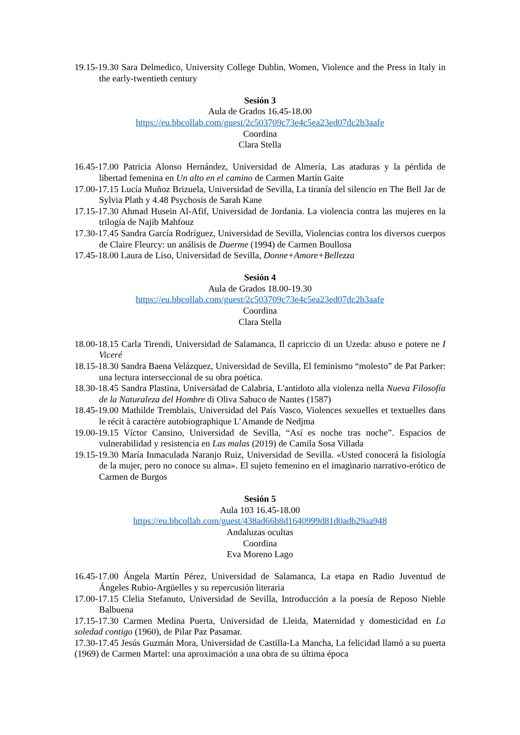19.15-19.30 Sara Delmedico, University College Dublin, Women, Violence and the Press in Italy in the early-twentieth century
Sesión 3
Aula de Grados 16.45-18.00
https://eu.bbcollab.com/guest/2c503709c73e4c5ea23ed07dc2b3aafe
Coordina
Clara Stella
16.45-17.00 Patricia Alonso Hernández, Universidad de Almería, Las ataduras y la pérdida de libertad femenina en Un alto en el camino de Carmen Martín Gaite
17.00-17.15 Lucía Muñoz Brizuela, Universidad de Sevilla, La tiranía del silencio en The Bell Jar de Sylvia Plath y 4.48 Psychosis de Sarah Kane
17.15-17.30 Ahmad Husein Al-Afif, Universidad de Jordania. La violencia contra las mujeres en la trilogía de Najib Mahfouz
17.30-17.45 Sandra García Rodríguez, Universidad de Sevilla, Violencias contra los diversos cuerpos de Claire Fleurcy: un análisis de Duerme (1994) de Carmen Boullosa
17.45-18.00 Laura de Liso, Universidad de Sevilla, Donne+Amore+Bellezza
Sesión 4
Aula de Grados 18.00-19.30
https://eu.bbcollab.com/guest/2c503709c73e4c5ea23ed07dc2b3aafe
Coordina
Clara Stella
18.00-18.15 Carla Tirendi, Universidad de Salamanca, Il capriccio di un Uzeda: abuso e potere ne I Viceré
18.15-18.30 Sandra Baena Velázquez, Universidad de Sevilla, El feminismo “molesto” de Pat Parker: una lectura interseccional de su obra poética.
18.30-18.45 Sandra Plastina, Universidad de Calabria, L'antidoto alla violenza nella Nueva Filosofía de la Naturaleza del Hombre di Oliva Sabuco de Nantes (1587)
18.45-19.00 Mathilde Tremblais, Universidad del País Vasco, Violences sexuelles et textuelles dans le récit à caractère autobiographique L’Amande de Nedjma
19.00-19.15 Víctor Cansino, Universidad de Sevilla, “Así es noche tras noche”. Espacios de vulnerabilidad y resistencia en Las malas (2019) de Camila Sosa Villada
19.15-19.30 María Inmaculada Naranjo Ruiz, Universidad de Sevilla. «Usted conocerá la fisiología de la mujer, pero no conoce su alma». El sujeto femenino en el imaginario narrativo-erótico de Carmen de Burgos
Sesión 5
Aula 103 16.45-18.00
https://eu.bbcollab.com/guest/438ad66b8d1640999d81d0adb29aa948
Andaluzas ocultas
Coordina
Eva Moreno Lago
16.45-17.00 Ángela Martín Pérez, Universidad de Salamanca, La etapa en Radio Juventud de Ángeles Rubio-Argüelles y su repercusión literaria
17.00-17.15 Clelia Stefanuto, Universidad de Sevilla, Introducción a la poesía de Reposo Nieble Balbuena
17.15-17.30 Carmen Medina Puerta, Universidad de Lleida, Maternidad y domesticidad en La soledad contigo (1960), de Pilar Paz Pasamar.
17.30-17.45 Jesús Guzmán Mora, Universidad de Castilla-La Mancha, La felicidad llamó a su puerta (1969) de Carmen Martel: una aproximación a una obra de su última época